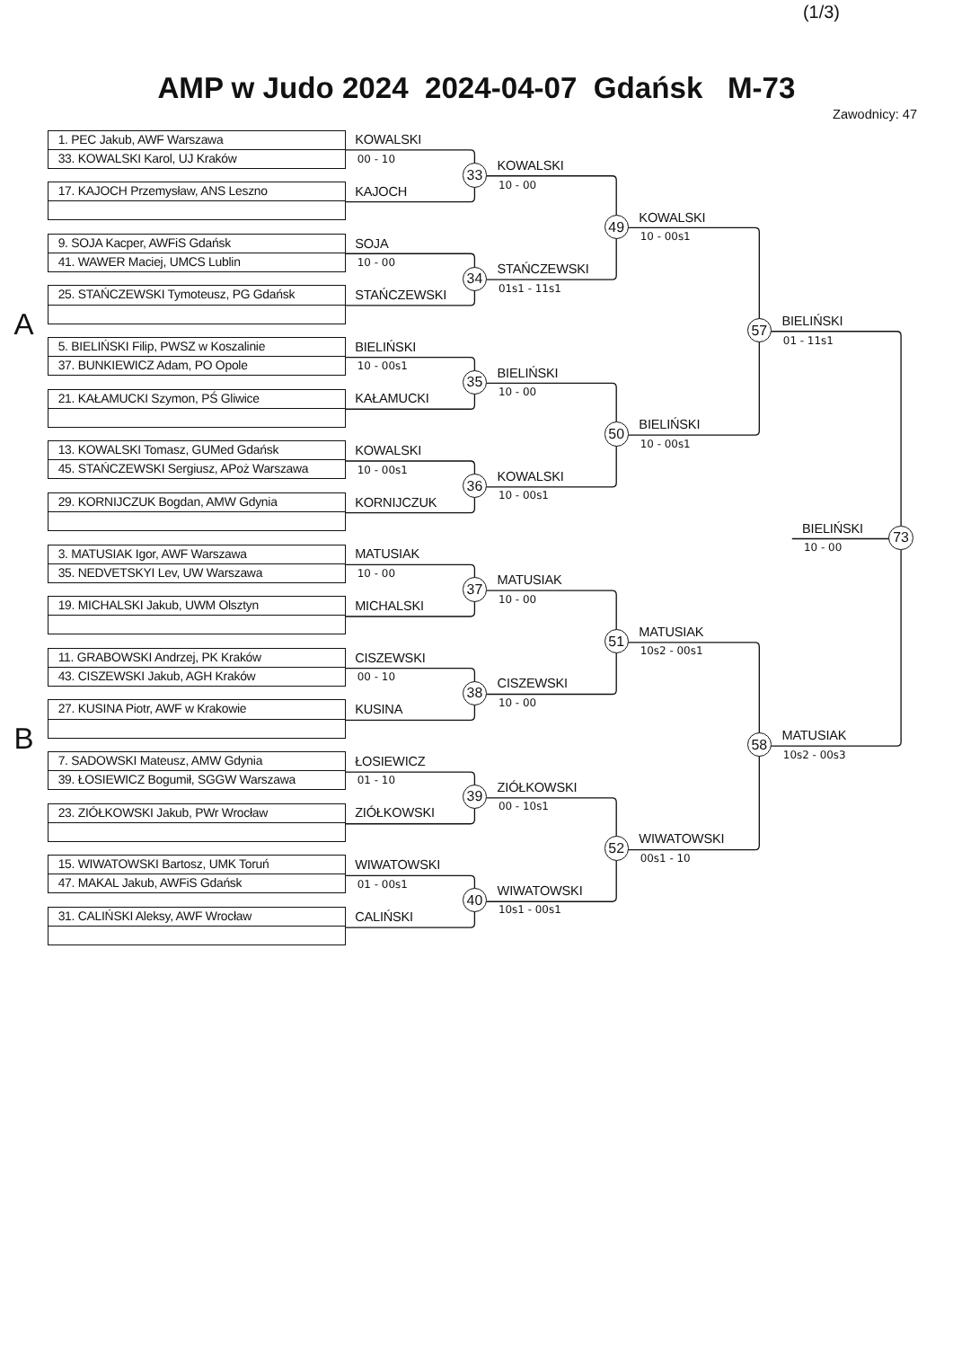(1/3)
AMP w Judo 2024 2024-04-07 Gdańsk M-73
Zawodnicy: 47
1. PEC Jakub, AWF Warszawa
33. KOWALSKI Karol, UJ Kraków
KOWALSKI
00 - 10
KOWALSKI
33
10 - 00
17. KAJOCH Przemysław, ANS Leszno
KAJOCH
KOWALSKI
49
10 - 00s1
9. SOJA Kacper, AWFiS Gdańsk
41. WAWER Maciej, UMCS Lublin
SOJA
10 - 00
STAŃCZEWSKI
34
01s1 - 11s1
25. STAŃCZEWSKI Tymoteusz, PG Gdańsk
STAŃCZEWSKI
BIELIŃSKI
A
57
01 - 11s1
5. BIELIŃSKI Filip, PWSZ w Koszalinie
37. BUNKIEWICZ Adam, PO Opole
BIELIŃSKI
10 - 00s1
BIELIŃSKI
35
10 - 00
21. KAŁAMUCKI Szymon, PŚ Gliwice
KAŁAMUCKI
BIELIŃSKI
50
10 - 00s1
13. KOWALSKI Tomasz, GUMed Gdańsk
45. STAŃCZEWSKI Sergiusz, APoż Warszawa
KOWALSKI
10 - 00s1
KOWALSKI
36
10 - 00s1
29. KORNIJCZUK Bogdan, AMW Gdynia
KORNIJCZUK
BIELIŃSKI
73
10 - 00
3. MATUSIAK Igor, AWF Warszawa
35. NEDVETSKYI Lev, UW Warszawa
MATUSIAK
10 - 00
MATUSIAK
37
10 - 00
19. MICHALSKI Jakub, UWM Olsztyn
MICHALSKI
MATUSIAK
51
10s2 - 00s1
11. GRABOWSKI Andrzej, PK Kraków
43. CISZEWSKI Jakub, AGH Kraków
CISZEWSKI
00 - 10
CISZEWSKI
38
10 - 00
27. KUSINA Piotr, AWF w Krakowie
KUSINA
MATUSIAK
B
58
10s2 - 00s3
7. SADOWSKI Mateusz, AMW Gdynia
39. ŁOSIEWICZ Bogumił, SGGW Warszawa
ŁOSIEWICZ
01 - 10
ZIÓŁKOWSKI
39
00 - 10s1
23. ZIÓŁKOWSKI Jakub, PWr Wrocław
ZIÓŁKOWSKI
WIWATOWSKI
52
00s1 - 10
15. WIWATOWSKI Bartosz, UMK Toruń
47. MAKAL Jakub, AWFiS Gdańsk
WIWATOWSKI
01 - 00s1
WIWATOWSKI
40
10s1 - 00s1
31. CALIŃSKI Aleksy, AWF Wrocław
CALIŃSKI